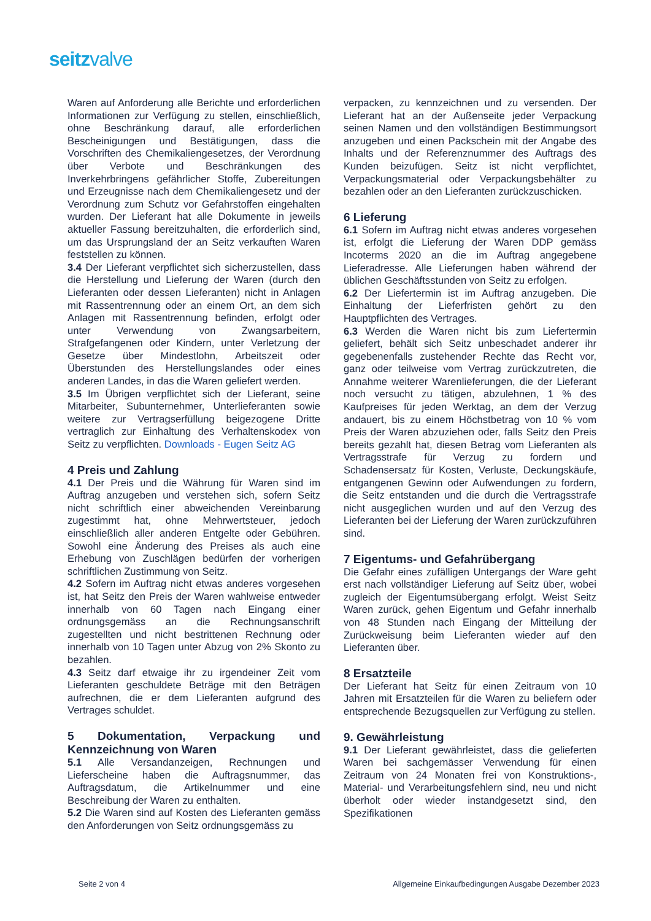seitzvalve
Waren auf Anforderung alle Berichte und erforderlichen Informationen zur Verfügung zu stellen, einschließlich, ohne Beschränkung darauf, alle erforderlichen Bescheinigungen und Bestätigungen, dass die Vorschriften des Chemikaliengesetzes, der Verordnung über Verbote und Beschränkungen des Inverkehrbringens gefährlicher Stoffe, Zubereitungen und Erzeugnisse nach dem Chemikaliengesetz und der Verordnung zum Schutz vor Gefahrstoffen eingehalten wurden. Der Lieferant hat alle Dokumente in jeweils aktueller Fassung bereitzuhalten, die erforderlich sind, um das Ursprungsland der an Seitz verkauften Waren feststellen zu können.
3.4 Der Lieferant verpflichtet sich sicherzustellen, dass die Herstellung und Lieferung der Waren (durch den Lieferanten oder dessen Lieferanten) nicht in Anlagen mit Rassentrennung oder an einem Ort, an dem sich Anlagen mit Rassentrennung befinden, erfolgt oder unter Verwendung von Zwangsarbeitern, Strafgefangenen oder Kindern, unter Verletzung der Gesetze über Mindestlohn, Arbeitszeit oder Überstunden des Herstellungslandes oder eines anderen Landes, in das die Waren geliefert werden.
3.5 Im Übrigen verpflichtet sich der Lieferant, seine Mitarbeiter, Subunternehmer, Unterlieferanten sowie weitere zur Vertragserfüllung beigezogene Dritte vertraglich zur Einhaltung des Verhaltenskodex von Seitz zu verpflichten. Downloads - Eugen Seitz AG
4 Preis und Zahlung
4.1 Der Preis und die Währung für Waren sind im Auftrag anzugeben und verstehen sich, sofern Seitz nicht schriftlich einer abweichenden Vereinbarung zugestimmt hat, ohne Mehrwertsteuer, jedoch einschließlich aller anderen Entgelte oder Gebühren. Sowohl eine Änderung des Preises als auch eine Erhebung von Zuschlägen bedürfen der vorherigen schriftlichen Zustimmung von Seitz.
4.2 Sofern im Auftrag nicht etwas anderes vorgesehen ist, hat Seitz den Preis der Waren wahlweise entweder innerhalb von 60 Tagen nach Eingang einer ordnungsgemäss an die Rechnungsanschrift zugestellten und nicht bestrittenen Rechnung oder innerhalb von 10 Tagen unter Abzug von 2% Skonto zu bezahlen.
4.3 Seitz darf etwaige ihr zu irgendeiner Zeit vom Lieferanten geschuldete Beträge mit den Beträgen aufrechnen, die er dem Lieferanten aufgrund des Vertrages schuldet.
5 Dokumentation, Verpackung und Kennzeichnung von Waren
5.1 Alle Versandanzeigen, Rechnungen und Lieferscheine haben die Auftragsnummer, das Auftragsdatum, die Artikelnummer und eine Beschreibung der Waren zu enthalten.
5.2 Die Waren sind auf Kosten des Lieferanten gemäss den Anforderungen von Seitz ordnungsgemäss zu
verpacken, zu kennzeichnen und zu versenden. Der Lieferant hat an der Außenseite jeder Verpackung seinen Namen und den vollständigen Bestimmungsort anzugeben und einen Packschein mit der Angabe des Inhalts und der Referenznummer des Auftrags des Kunden beizufügen. Seitz ist nicht verpflichtet, Verpackungsmaterial oder Verpackungsbehälter zu bezahlen oder an den Lieferanten zurückzuschicken.
6 Lieferung
6.1 Sofern im Auftrag nicht etwas anderes vorgesehen ist, erfolgt die Lieferung der Waren DDP gemäss Incoterms 2020 an die im Auftrag angegebene Lieferadresse. Alle Lieferungen haben während der üblichen Geschäftsstunden von Seitz zu erfolgen.
6.2 Der Liefertermin ist im Auftrag anzugeben. Die Einhaltung der Lieferfristen gehört zu den Hauptpflichten des Vertrages.
6.3 Werden die Waren nicht bis zum Liefertermin geliefert, behält sich Seitz unbeschadet anderer ihr gegebenenfalls zustehender Rechte das Recht vor, ganz oder teilweise vom Vertrag zurückzutreten, die Annahme weiterer Warenlieferungen, die der Lieferant noch versucht zu tätigen, abzulehnen, 1 % des Kaufpreises für jeden Werktag, an dem der Verzug andauert, bis zu einem Höchstbetrag von 10 % vom Preis der Waren abzuziehen oder, falls Seitz den Preis bereits gezahlt hat, diesen Betrag vom Lieferanten als Vertragsstrafe für Verzug zu fordern und Schadensersatz für Kosten, Verluste, Deckungskäufe, entgangenen Gewinn oder Aufwendungen zu fordern, die Seitz entstanden und die durch die Vertragsstrafe nicht ausgeglichen wurden und auf den Verzug des Lieferanten bei der Lieferung der Waren zurückzuführen sind.
7 Eigentums- und Gefahrübergang
Die Gefahr eines zufälligen Untergangs der Ware geht erst nach vollständiger Lieferung auf Seitz über, wobei zugleich der Eigentumsübergang erfolgt. Weist Seitz Waren zurück, gehen Eigentum und Gefahr innerhalb von 48 Stunden nach Eingang der Mitteilung der Zurückweisung beim Lieferanten wieder auf den Lieferanten über.
8 Ersatzteile
Der Lieferant hat Seitz für einen Zeitraum von 10 Jahren mit Ersatzteilen für die Waren zu beliefern oder entsprechende Bezugsquellen zur Verfügung zu stellen.
9. Gewährleistung
9.1 Der Lieferant gewährleistet, dass die gelieferten Waren bei sachgemässer Verwendung für einen Zeitraum von 24 Monaten frei von Konstruktions-, Material- und Verarbeitungsfehlern sind, neu und nicht überholt oder wieder instandgesetzt sind, den Spezifikationen
Seite 2 von 4 Allgemeine Einkaufbedingungen Ausgabe Dezember 2023